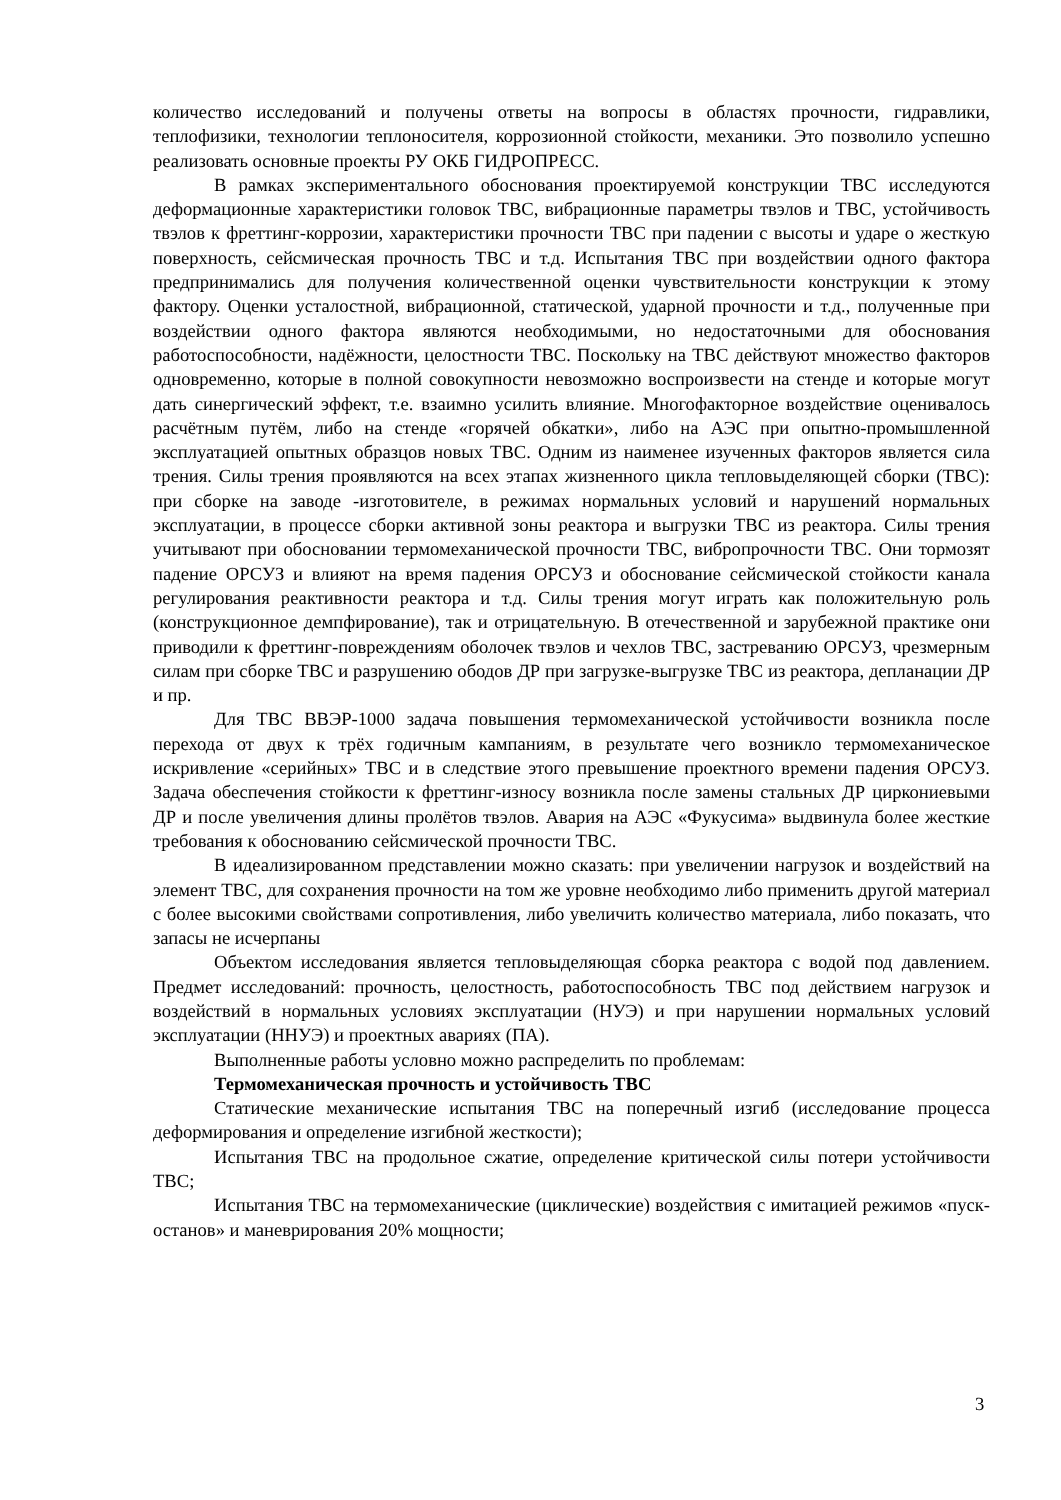количество исследований и получены ответы на вопросы в областях прочности, гидравлики, теплофизики, технологии теплоносителя, коррозионной стойкости, механики. Это позволило успешно реализовать основные проекты РУ ОКБ ГИДРОПРЕСС.
В рамках экспериментального обоснования проектируемой конструкции ТВС исследуются деформационные характеристики головок ТВС, вибрационные параметры твэлов и ТВС, устойчивость твэлов к фреттинг-коррозии, характеристики прочности ТВС при падении с высоты и ударе о жесткую поверхность, сейсмическая прочность ТВС и т.д. Испытания ТВС при воздействии одного фактора предпринимались для получения количественной оценки чувствительности конструкции к этому фактору. Оценки усталостной, вибрационной, статической, ударной прочности и т.д., полученные при воздействии одного фактора являются необходимыми, но недостаточными для обоснования работоспособности, надёжности, целостности ТВС. Поскольку на ТВС действуют множество факторов одновременно, которые в полной совокупности невозможно воспроизвести на стенде и которые могут дать синергический эффект, т.е. взаимно усилить влияние. Многофакторное воздействие оценивалось расчётным путём, либо на стенде «горячей обкатки», либо на АЭС при опытно-промышленной эксплуатацией опытных образцов новых ТВС. Одним из наименее изученных факторов является сила трения. Силы трения проявляются на всех этапах жизненного цикла тепловыделяющей сборки (ТВС): при сборке на заводе -изготовителе, в режимах нормальных условий и нарушений нормальных эксплуатации, в процессе сборки активной зоны реактора и выгрузки ТВС из реактора. Силы трения учитывают при обосновании термомеханической прочности ТВС, вибропрочности ТВС. Они тормозят падение ОРСУЗ и влияют на время падения ОРСУЗ и обоснование сейсмической стойкости канала регулирования реактивности реактора и т.д. Силы трения могут играть как положительную роль (конструкционное демпфирование), так и отрицательную. В отечественной и зарубежной практике они приводили к фреттинг-повреждениям оболочек твэлов и чехлов ТВС, застреванию ОРСУЗ, чрезмерным силам при сборке ТВС и разрушению ободов ДР при загрузке-выгрузке ТВС из реактора, депланации ДР и пр.
Для ТВС ВВЭР-1000 задача повышения термомеханической устойчивости возникла после перехода от двух к трёх годичным кампаниям, в результате чего возникло термомеханическое искривление «серийных» ТВС и в следствие этого превышение проектного времени падения ОРСУЗ. Задача обеспечения стойкости к фреттинг-износу возникла после замены стальных ДР циркониевыми ДР и после увеличения длины пролётов твэлов. Авария на АЭС «Фукусима» выдвинула более жесткие требования к обоснованию сейсмической прочности ТВС.
В идеализированном представлении можно сказать: при увеличении нагрузок и воздействий на элемент ТВС, для сохранения прочности на том же уровне необходимо либо применить другой материал с более высокими свойствами сопротивления, либо увеличить количество материала, либо показать, что запасы не исчерпаны
Объектом исследования является тепловыделяющая сборка реактора с водой под давлением. Предмет исследований: прочность, целостность, работоспособность ТВС под действием нагрузок и воздействий в нормальных условиях эксплуатации (НУЭ) и при нарушении нормальных условий эксплуатации (ННУЭ) и проектных авариях (ПА).
Выполненные работы условно можно распределить по проблемам:
Термомеханическая прочность и устойчивость ТВС
Статические механические испытания ТВС на поперечный изгиб (исследование процесса деформирования и определение изгибной жесткости);
Испытания ТВС на продольное сжатие, определение критической силы потери устойчивости ТВС;
Испытания ТВС на термомеханические (циклические) воздействия с имитацией режимов «пуск-останов» и маневрирования 20% мощности;
3